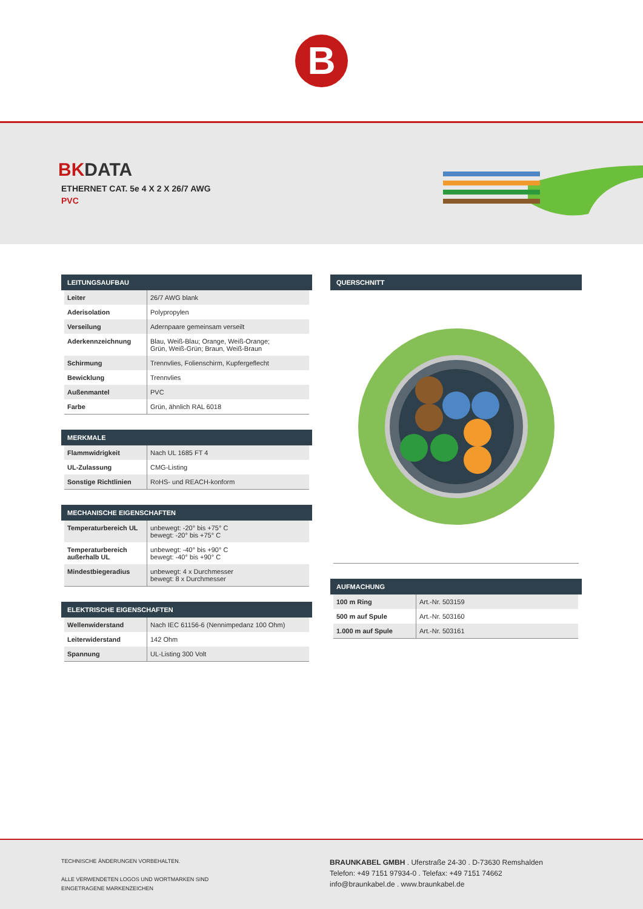B
BKDATA
ETHERNET CAT. 5e 4 X 2 X 26/7 AWG
PVC
LEITUNGSAUFBAU
| Leiter | 26/7 AWG blank |
| Aderisolation | Polypropylen |
| Verseilung | Adernpaare gemeinsam verseilt |
| Aderkennzeichnung | Blau, Weiß-Blau; Orange, Weiß-Orange; Grün, Weiß-Grün; Braun, Weiß-Braun |
| Schirmung | Trennvlies, Folienschirm, Kupfergeflecht |
| Bewicklung | Trennvlies |
| Außenmantel | PVC |
| Farbe | Grün, ähnlich RAL 6018 |
MERKMALE
| Flammwidrigkeit | Nach UL 1685 FT 4 |
| UL-Zulassung | CMG-Listing |
| Sonstige Richtlinien | RoHS- und REACH-konform |
MECHANISCHE EIGENSCHAFTEN
| Temperaturbereich UL | unbewegt: -20° bis +75° C bewegt: -20° bis +75° C |
| Temperaturbereich außerhalb UL | unbewegt: -40° bis +90° C bewegt: -40° bis +90° C |
| Mindestbiegeradius | unbewegt: 4 x Durchmesser bewegt: 8 x Durchmesser |
ELEKTRISCHE EIGENSCHAFTEN
| Wellenwiderstand | Nach IEC 61156-6 (Nennimpedanz 100 Ohm) |
| Leiterwiderstand | 142 Ohm |
| Spannung | UL-Listing 300 Volt |
QUERSCHNITT
AUFMACHUNG
| 100 m Ring | Art.-Nr. 503159 |
| 500 m auf Spule | Art.-Nr. 503160 |
| 1.000 m auf Spule | Art.-Nr. 503161 |
TECHNISCHE ÄNDERUNGEN VORBEHALTEN.
ALLE VERWENDETEN LOGOS UND WORTMARKEN SIND
EINGETRAGENE MARKENZEICHEN
BRAUNKABEL GMBH . Uferstraße 24-30 . D-73630 Remshalden
Telefon: +49 7151 97934-0 . Telefax: +49 7151 74662
info@braunkabel.de . www.braunkabel.de